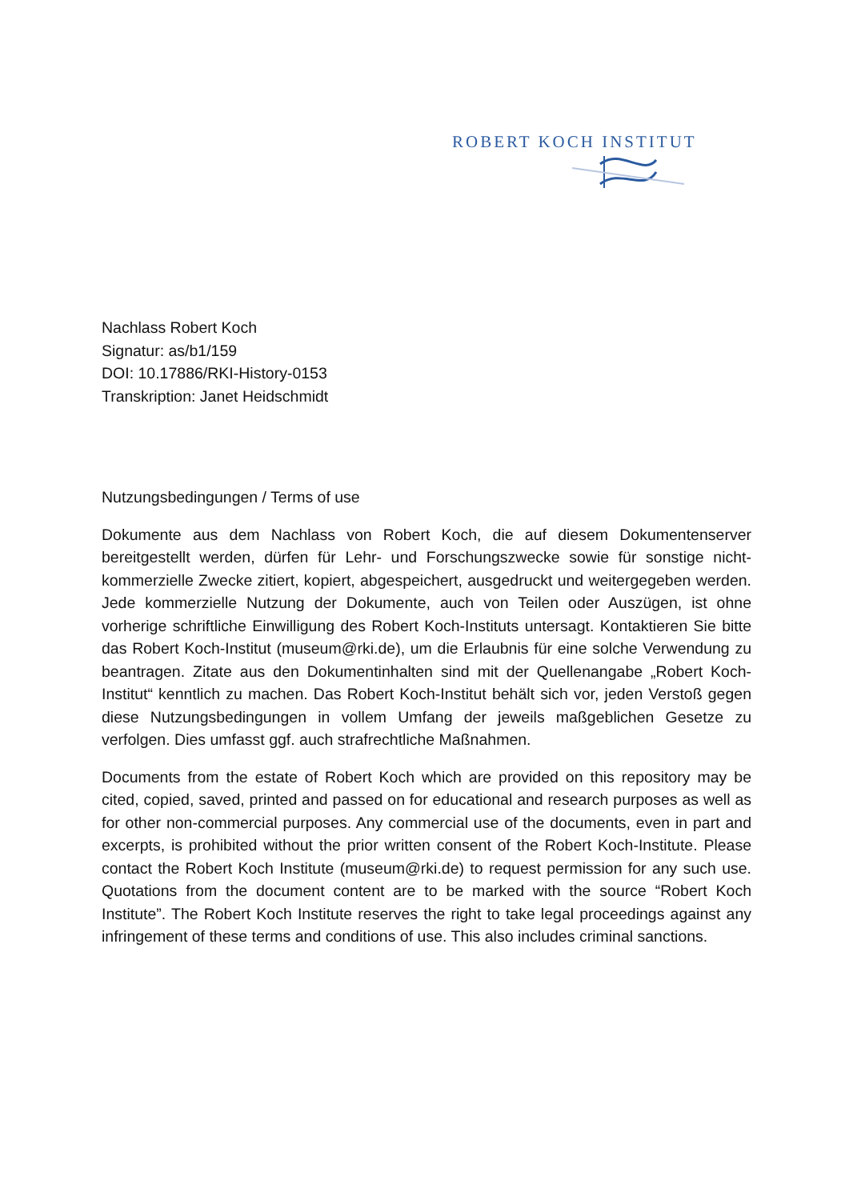ROBERT KOCH INSTITUT
Nachlass Robert Koch
Signatur: as/b1/159
DOI: 10.17886/RKI-History-0153
Transkription: Janet Heidschmidt
Nutzungsbedingungen / Terms of use
Dokumente aus dem Nachlass von Robert Koch, die auf diesem Dokumentenserver bereitgestellt werden, dürfen für Lehr- und Forschungszwecke sowie für sonstige nicht-kommerzielle Zwecke zitiert, kopiert, abgespeichert, ausgedruckt und weitergegeben werden. Jede kommerzielle Nutzung der Dokumente, auch von Teilen oder Auszügen, ist ohne vorherige schriftliche Einwilligung des Robert Koch-Instituts untersagt. Kontaktieren Sie bitte das Robert Koch-Institut (museum@rki.de), um die Erlaubnis für eine solche Verwendung zu beantragen. Zitate aus den Dokumentinhalten sind mit der Quellenangabe „Robert Koch-Institut“ kenntlich zu machen. Das Robert Koch-Institut behält sich vor, jeden Verstoß gegen diese Nutzungsbedingungen in vollem Umfang der jeweils maßgeblichen Gesetze zu verfolgen. Dies umfasst ggf. auch strafrechtliche Maßnahmen.
Documents from the estate of Robert Koch which are provided on this repository may be cited, copied, saved, printed and passed on for educational and research purposes as well as for other non-commercial purposes. Any commercial use of the documents, even in part and excerpts, is prohibited without the prior written consent of the Robert Koch-Institute. Please contact the Robert Koch Institute (museum@rki.de) to request permission for any such use. Quotations from the document content are to be marked with the source “Robert Koch Institute”. The Robert Koch Institute reserves the right to take legal proceedings against any infringement of these terms and conditions of use. This also includes criminal sanctions.